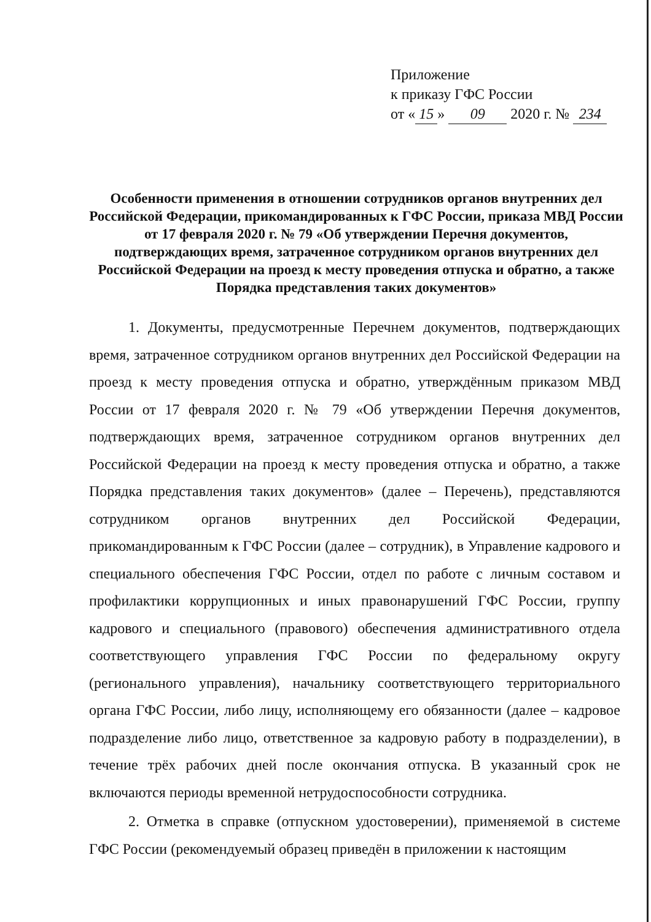Приложение
к приказу ГФС России
от « 15 » 09 2020 г. № 234
Особенности применения в отношении сотрудников органов внутренних дел Российской Федерации, прикомандированных к ГФС России, приказа МВД России от 17 февраля 2020 г. № 79 «Об утверждении Перечня документов, подтверждающих время, затраченное сотрудником органов внутренних дел Российской Федерации на проезд к месту проведения отпуска и обратно, а также Порядка представления таких документов»
1. Документы, предусмотренные Перечнем документов, подтверждающих время, затраченное сотрудником органов внутренних дел Российской Федерации на проезд к месту проведения отпуска и обратно, утверждённым приказом МВД России от 17 февраля 2020 г. № 79 «Об утверждении Перечня документов, подтверждающих время, затраченное сотрудником органов внутренних дел Российской Федерации на проезд к месту проведения отпуска и обратно, а также Порядка представления таких документов» (далее – Перечень), представляются сотрудником органов внутренних дел Российской Федерации, прикомандированным к ГФС России (далее – сотрудник), в Управление кадрового и специального обеспечения ГФС России, отдел по работе с личным составом и профилактики коррупционных и иных правонарушений ГФС России, группу кадрового и специального (правового) обеспечения административного отдела соответствующего управления ГФС России по федеральному округу (регионального управления), начальнику соответствующего территориального органа ГФС России, либо лицу, исполняющему его обязанности (далее – кадровое подразделение либо лицо, ответственное за кадровую работу в подразделении), в течение трёх рабочих дней после окончания отпуска. В указанный срок не включаются периоды временной нетрудоспособности сотрудника.
2. Отметка в справке (отпускном удостоверении), применяемой в системе ГФС России (рекомендуемый образец приведён в приложении к настоящим